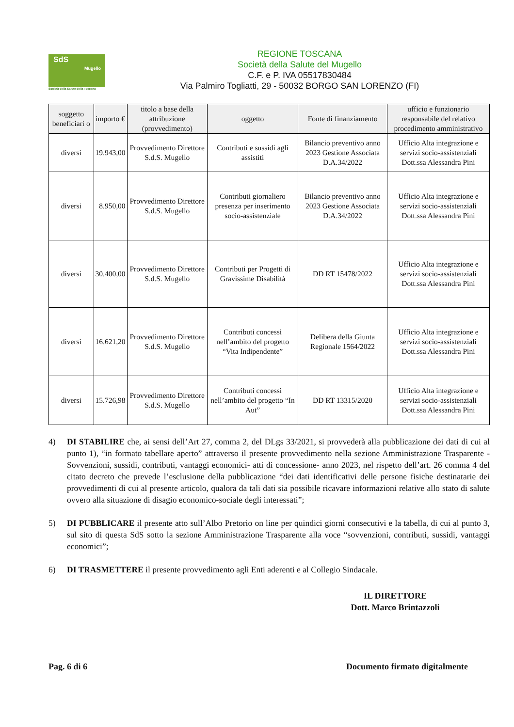SdS
Mugello
Società della Salute della Toscana
REGIONE TOSCANA
Società della Salute del Mugello
C.F. e P. IVA 05517830484
Via Palmiro Togliatti, 29 - 50032 BORGO SAN LORENZO (FI)
| soggetto beneficiari o | importo € | titolo a base della attribuzione (provvedimento) | oggetto | Fonte di finanziamento | ufficio e funzionario responsabile del relativo procedimento amministrativo |
| --- | --- | --- | --- | --- | --- |
| diversi | 19.943,00 | Provvedimento Direttore S.d.S. Mugello | Contributi e sussidi agli assistiti | Bilancio preventivo anno 2023 Gestione Associata D.A.34/2022 | Ufficio Alta integrazione e servizi socio-assistenziali Dott.ssa Alessandra Pini |
| diversi | 8.950,00 | Provvedimento Direttore S.d.S. Mugello | Contributi giornaliero presenza per inserimento socio-assistenziale | Bilancio preventivo anno 2023 Gestione Associata D.A.34/2022 | Ufficio Alta integrazione e servizi socio-assistenziali Dott.ssa Alessandra Pini |
| diversi | 30.400,00 | Provvedimento Direttore S.d.S. Mugello | Contributi per Progetti di Gravissime Disabilità | DD RT 15478/2022 | Ufficio Alta integrazione e servizi socio-assistenziali Dott.ssa Alessandra Pini |
| diversi | 16.621,20 | Provvedimento Direttore S.d.S. Mugello | Contributi concessi nell’ambito del progetto “Vita Indipendente” | Delibera della Giunta Regionale 1564/2022 | Ufficio Alta integrazione e servizi socio-assistenziali Dott.ssa Alessandra Pini |
| diversi | 15.726,98 | Provvedimento Direttore S.d.S. Mugello | Contributi concessi nell’ambito del progetto “In Aut” | DD RT 13315/2020 | Ufficio Alta integrazione e servizi socio-assistenziali Dott.ssa Alessandra Pini |
4) DI STABILIRE che, ai sensi dell’Art 27, comma 2, del DLgs 33/2021, si provvederà alla pubblicazione dei dati di cui al punto 1), “in formato tabellare aperto” attraverso il presente provvedimento nella sezione Amministrazione Trasparente - Sovvenzioni, sussidi, contributi, vantaggi economici- atti di concessione- anno 2023, nel rispetto dell’art. 26 comma 4 del citato decreto che prevede l’esclusione della pubblicazione “dei dati identificativi delle persone fisiche destinatarie dei provvedimenti di cui al presente articolo, qualora da tali dati sia possibile ricavare informazioni relative allo stato di salute ovvero alla situazione di disagio economico-sociale degli interessati”;
5) DI PUBBLICARE il presente atto sull’Albo Pretorio on line per quindici giorni consecutivi e la tabella, di cui al punto 3, sul sito di questa SdS sotto la sezione Amministrazione Trasparente alla voce “sovvenzioni, contributi, sussidi, vantaggi economici”;
6) DI TRASMETTERE il presente provvedimento agli Enti aderenti e al Collegio Sindacale.
IL DIRETTORE
Dott. Marco Brintazzoli
Pag. 6 di 6 Documento firmato digitalmente